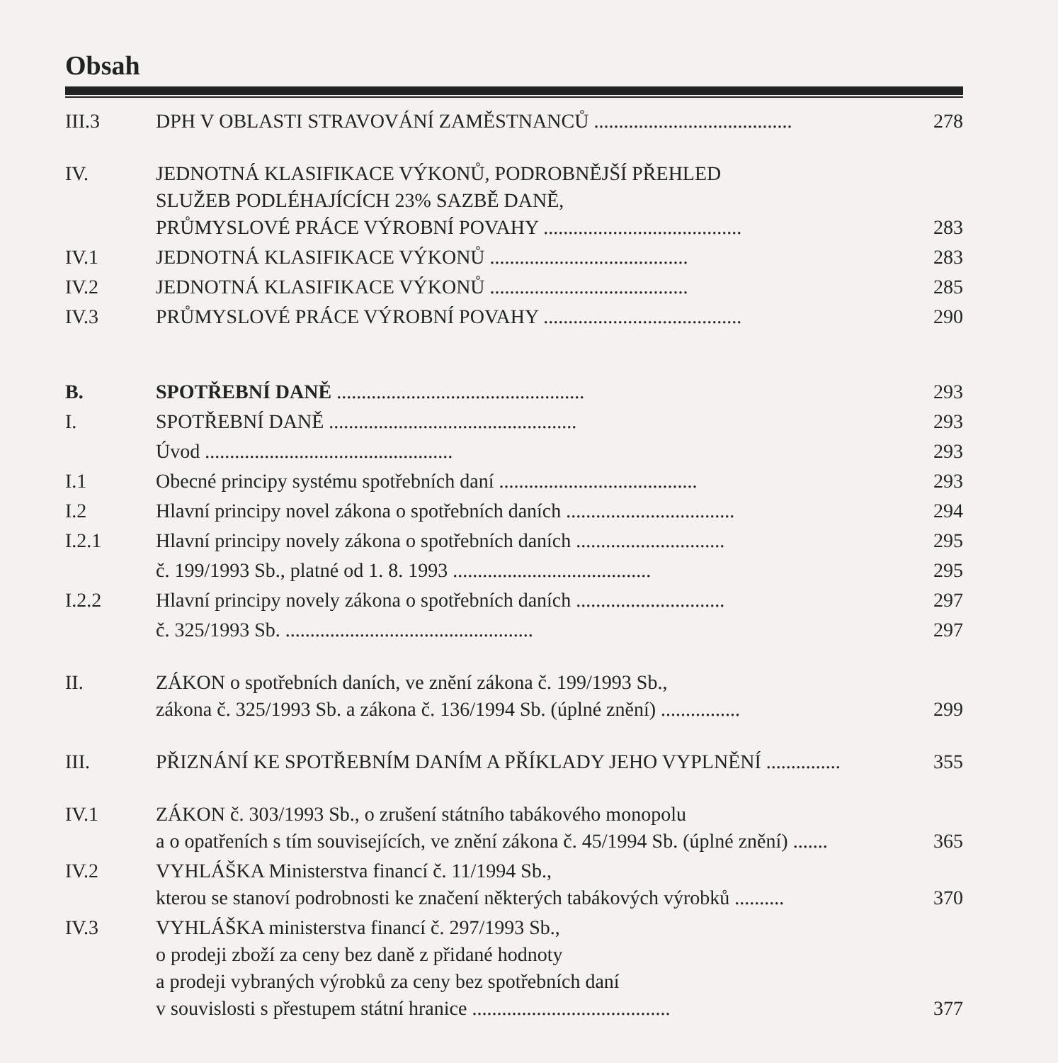Obsah
| III.3 | DPH V OBLASTI STRAVOVÁNÍ ZAMĚSTNANCŮ ........................................ | 278 |
| IV. | JEDNOTNÁ KLASIFIKACE VÝKONŮ, PODROBNĚJŠÍ PŘEHLED SLUŽEB PODLÉHAJÍCÍCH 23% SAZBĚ DANĚ, PRŮMYSLOVÉ PRÁCE VÝROBNÍ POVAHY ........................................ | 283 |
| IV.1 | JEDNOTNÁ KLASIFIKACE VÝKONŮ ........................................ | 283 |
| IV.2 | JEDNOTNÁ KLASIFIKACE VÝKONŮ ........................................ | 285 |
| IV.3 | PRŮMYSLOVÉ PRÁCE VÝROBNÍ POVAHY ........................................ | 290 |
| B. | SPOTŘEBNÍ DANĚ .................................................. | 293 |
| I. | SPOTŘEBNÍ DANĚ .................................................. | 293 |
| | Úvod .................................................. | 293 |
| I.1 | Obecné principy systému spotřebních daní ........................................ | 293 |
| I.2 | Hlavní principy novel zákona o spotřebních daních .................................. | 294 |
| I.2.1 | Hlavní principy novely zákona o spotřebních daních .............................. | 295 |
| | č. 199/1993 Sb., platné od 1. 8. 1993 ........................................ | 295 |
| I.2.2 | Hlavní principy novely zákona o spotřebních daních .............................. | 297 |
| | č. 325/1993 Sb. .................................................. | 297 |
| II. | ZÁKON o spotřebních daních, ve znění zákona č. 199/1993 Sb., zákona č. 325/1993 Sb. a zákona č. 136/1994 Sb. (úplné znění) ................ | 299 |
| III. | PŘIZNÁNÍ KE SPOTŘEBNÍM DANÍM A PŘÍKLADY JEHO VYPLNĚNÍ ............... | 355 |
| IV.1 | ZÁKON č. 303/1993 Sb., o zrušení státního tabákového monopolu a o opatřeních s tím souvisejících, ve znění zákona č. 45/1994 Sb. (úplné znění) ....... | 365 |
| IV.2 | VYHLÁŠKA Ministerstva financí č. 11/1994 Sb., kterou se stanoví podrobnosti ke značení některých tabákových výrobků .......... | 370 |
| IV.3 | VYHLÁŠKA ministerstva financí č. 297/1993 Sb., o prodeji zboží za ceny bez daně z přidané hodnoty a prodeji vybraných výrobků za ceny bez spotřebních daní v souvislosti s přestupem státní hranice ........................................ | 377 |